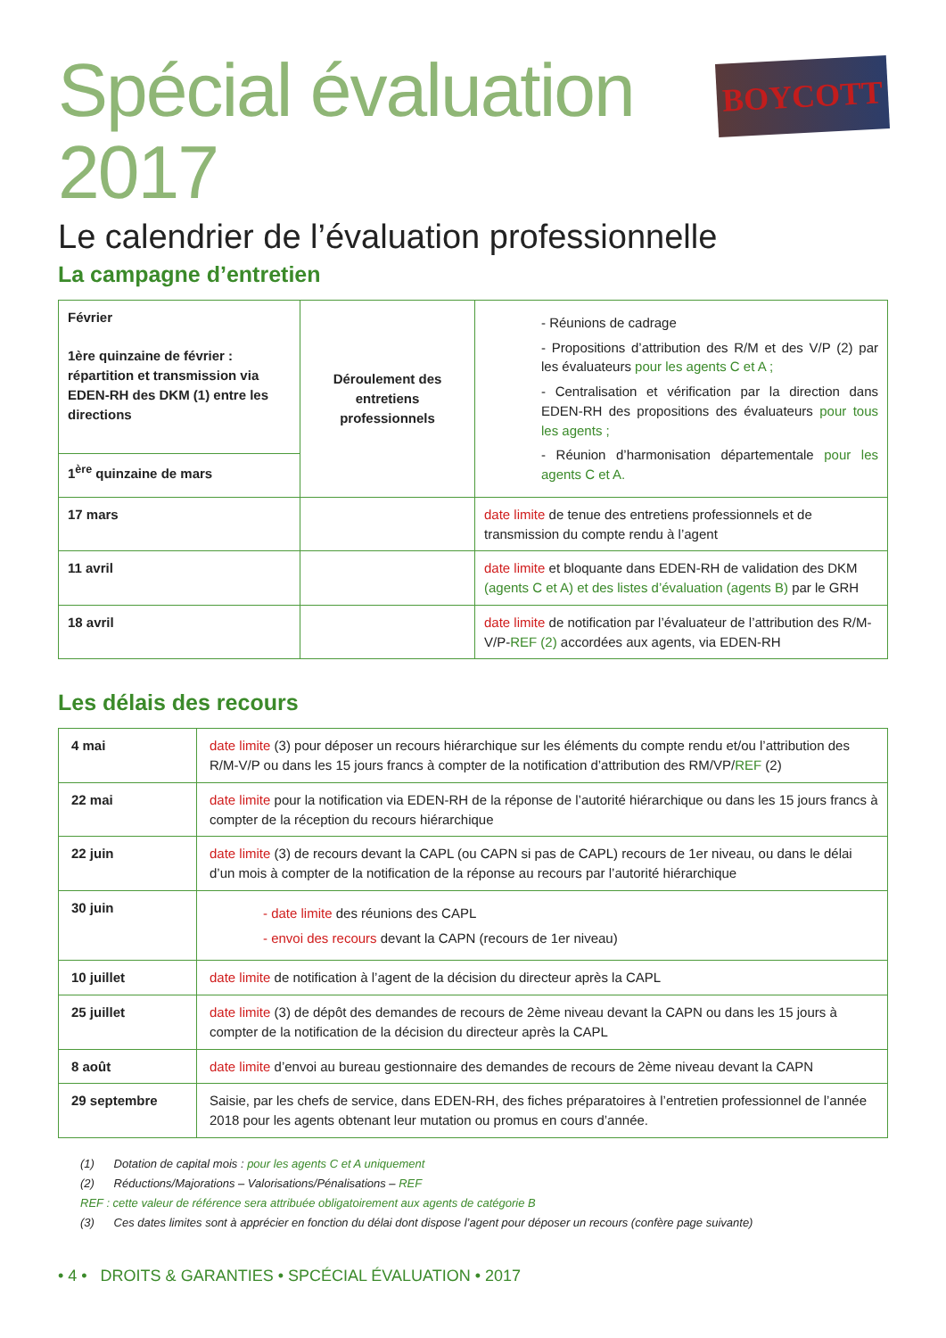Spécial évaluation 2017
BOYCOTT
Le calendrier de l’évaluation professionnelle
La campagne d’entretien
| Février 1ère quinzaine de février : répartition et transmission via EDEN-RH des DKM (1) entre les directions | Déroulement des entretiens professionnels | - Réunions de cadrage - Propositions d’attribution des R/M et des V/P (2) par les évaluateurs pour les agents C et A ; - Centralisation et vérification par la direction dans EDEN-RH des propositions des évaluateurs pour tous les agents ; - Réunion d’harmonisation départementale pour les agents C et A. |
| 1<sup>ère</sup> quinzaine de mars | | |
| 17 mars | | date limite de tenue des entretiens professionnels et de transmission du compte rendu à l’agent |
| 11 avril | | date limite et bloquante dans EDEN-RH de validation des DKM (agents C et A) et des listes d’évaluation (agents B) par le GRH |
| 18 avril | | date limite de notification par l’évaluateur de l’attribution des R/M-V/P- REF (2) accordées aux agents, via EDEN-RH |
Les délais des recours
| 4 mai | date limite (3) pour déposer un recours hiérarchique sur les éléments du compte rendu et/ou l’attribution des R/M-V/P ou dans les 15 jours francs à compter de la notification d’attribution des RM/VP/ REF (2) |
| 22 mai | date limite pour la notification via EDEN-RH de la réponse de l’autorité hiérarchique ou dans les 15 jours francs à compter de la réception du recours hiérarchique |
| 22 juin | date limite (3) de recours devant la CAPL (ou CAPN si pas de CAPL) recours de 1er niveau, ou dans le délai d’un mois à compter de la notification de la réponse au recours par l’autorité hiérarchique |
| 30 juin | - date limite des réunions des CAPL - envoi des recours devant la CAPN (recours de 1er niveau) |
| 10 juillet | date limite de notification à l’agent de la décision du directeur après la CAPL |
| 25 juillet | date limite (3) de dépôt des demandes de recours de 2ème niveau devant la CAPN ou dans les 15 jours à compter de la notification de la décision du directeur après la CAPL |
| 8 août | date limite d’envoi au bureau gestionnaire des demandes de recours de 2ème niveau devant la CAPN |
| 29 septembre | Saisie, par les chefs de service, dans EDEN-RH, des fiches préparatoires à l’entretien professionnel de l’année 2018 pour les agents obtenant leur mutation ou promus en cours d’année. |
(1) Dotation de capital mois : pour les agents C et A uniquement
(2) Réductions/Majorations – Valorisations/Pénalisations – REF
REF : cette valeur de référence sera attribuée obligatoirement aux agents de catégorie B
(3) Ces dates limites sont à apprécier en fonction du délai dont dispose l’agent pour déposer un recours (confère page suivante)
• 4 • DROITS & GARANTIES • SPCÉCIAL ÉVALUATION • 2017